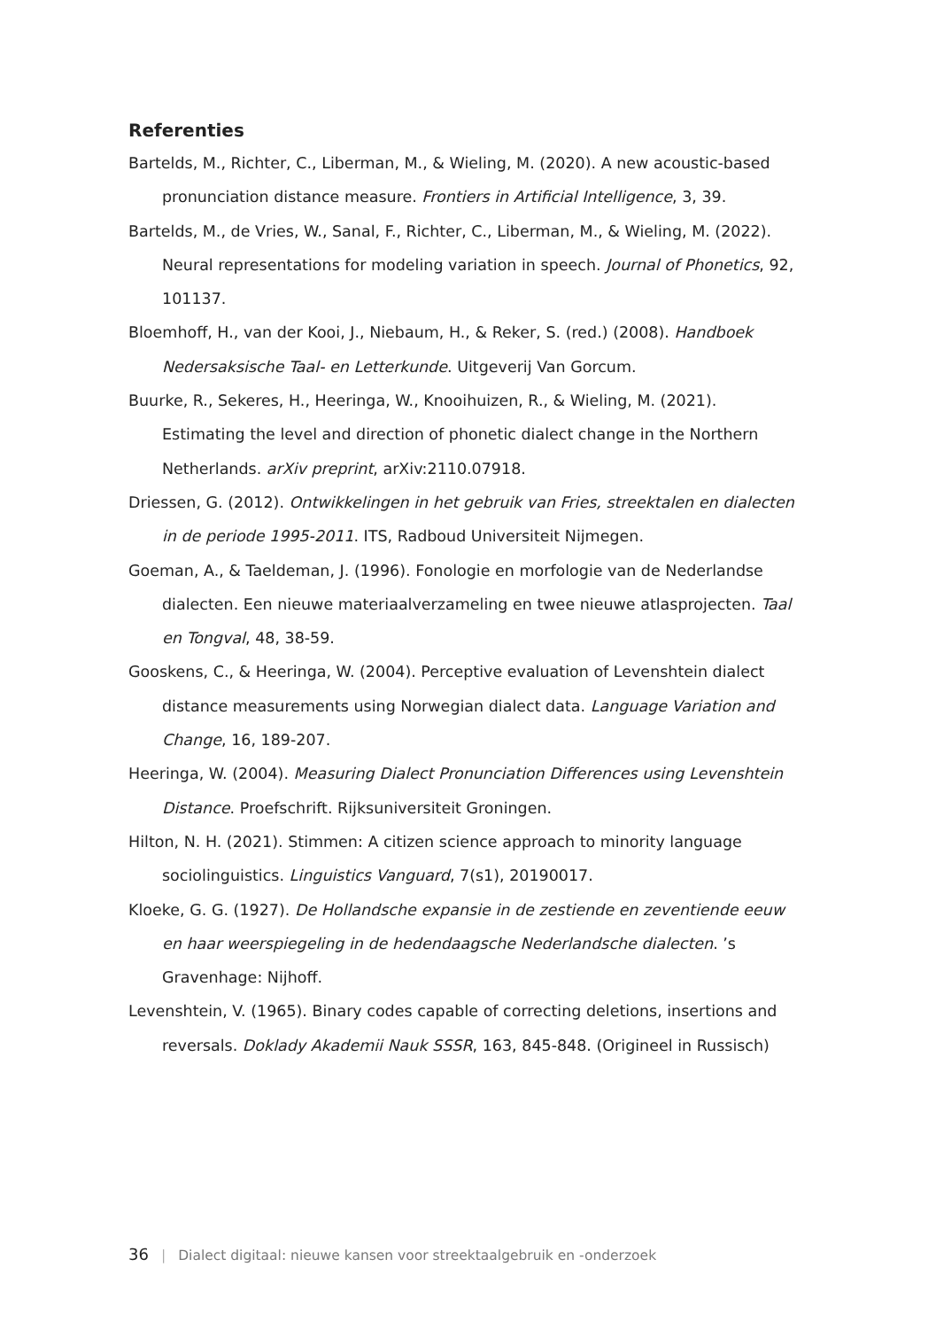Referenties
Bartelds, M., Richter, C., Liberman, M., & Wieling, M. (2020). A new acoustic-based pronunciation distance measure. Frontiers in Artificial Intelligence, 3, 39.
Bartelds, M., de Vries, W., Sanal, F., Richter, C., Liberman, M., & Wieling, M. (2022). Neural representations for modeling variation in speech. Journal of Phonetics, 92, 101137.
Bloemhoff, H., van der Kooi, J., Niebaum, H., & Reker, S. (red.) (2008). Handboek Nedersaksische Taal- en Letterkunde. Uitgeverij Van Gorcum.
Buurke, R., Sekeres, H., Heeringa, W., Knooihuizen, R., & Wieling, M. (2021). Estimating the level and direction of phonetic dialect change in the Northern Netherlands. arXiv preprint, arXiv:2110.07918.
Driessen, G. (2012). Ontwikkelingen in het gebruik van Fries, streektalen en dialecten in de periode 1995-2011. ITS, Radboud Universiteit Nijmegen.
Goeman, A., & Taeldeman, J. (1996). Fonologie en morfologie van de Nederlandse dialecten. Een nieuwe materiaalverzameling en twee nieuwe atlasprojecten. Taal en Tongval, 48, 38-59.
Gooskens, C., & Heeringa, W. (2004). Perceptive evaluation of Levenshtein dialect distance measurements using Norwegian dialect data. Language Variation and Change, 16, 189-207.
Heeringa, W. (2004). Measuring Dialect Pronunciation Differences using Levenshtein Distance. Proefschrift. Rijksuniversiteit Groningen.
Hilton, N. H. (2021). Stimmen: A citizen science approach to minority language sociolinguistics. Linguistics Vanguard, 7(s1), 20190017.
Kloeke, G. G. (1927). De Hollandsche expansie in de zestiende en zeventiende eeuw en haar weerspiegeling in de hedendaagsche Nederlandsche dialecten. ’s Gravenhage: Nijhoff.
Levenshtein, V. (1965). Binary codes capable of correcting deletions, insertions and reversals. Doklady Akademii Nauk SSSR, 163, 845-848. (Origineel in Russisch)
36 | Dialect digitaal: nieuwe kansen voor streektaalgebruik en -onderzoek